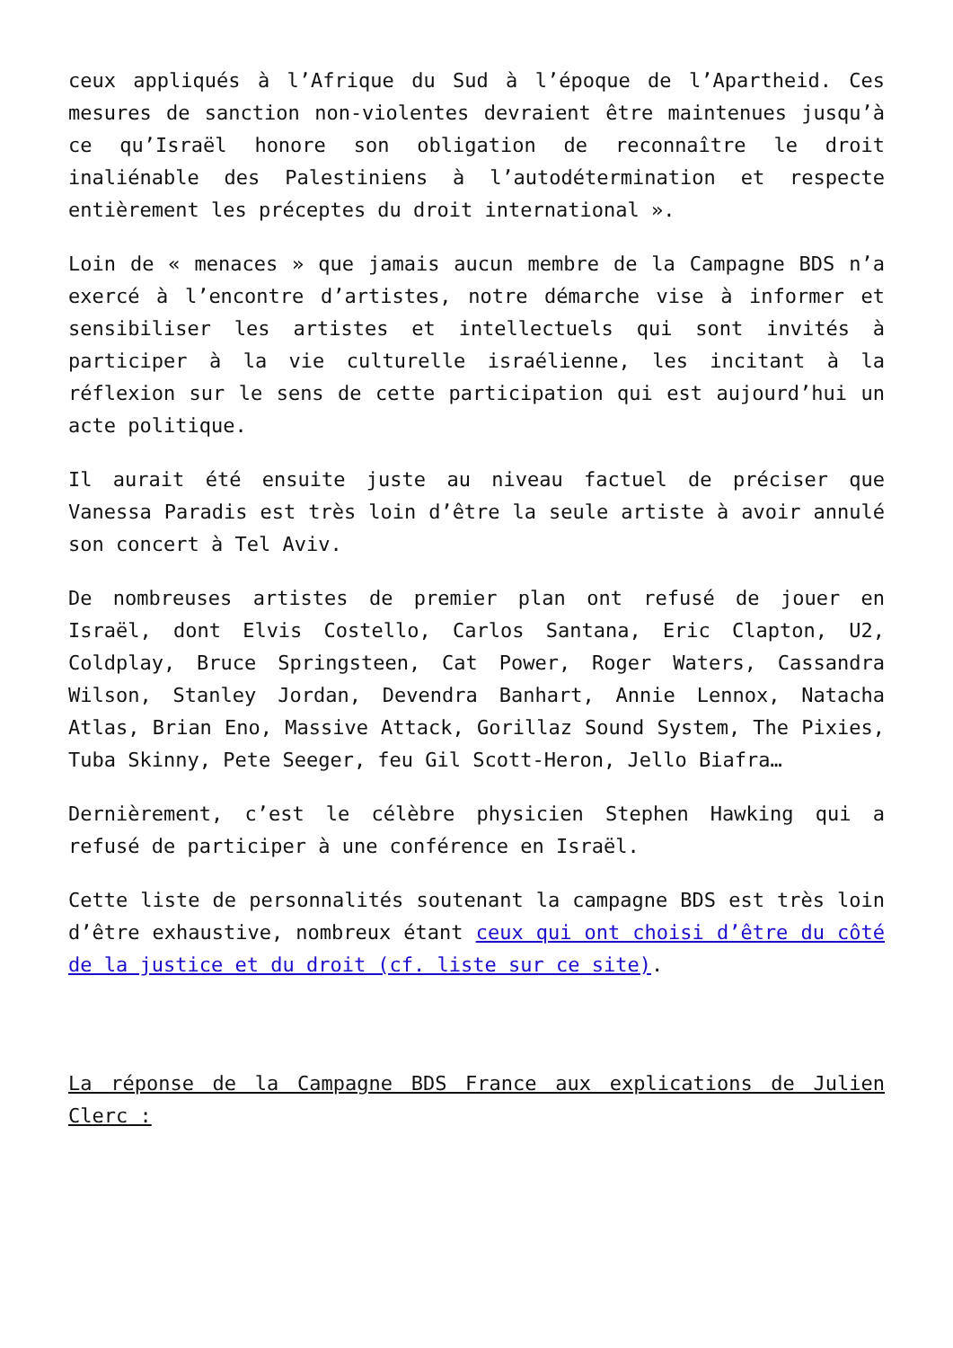ceux appliqués à l’Afrique du Sud à l’époque de l’Apartheid. Ces mesures de sanction non-violentes devraient être maintenues jusqu’à ce qu’Israël honore son obligation de reconnaître le droit inaliénable des Palestiniens à l’autodétermination et respecte entièrement les préceptes du droit international ».
Loin de « menaces » que jamais aucun membre de la Campagne BDS n’a exercé à l’encontre d’artistes, notre démarche vise à informer et sensibiliser les artistes et intellectuels qui sont invités à participer à la vie culturelle israélienne, les incitant à la réflexion sur le sens de cette participation qui est aujourd’hui un acte politique.
Il aurait été ensuite juste au niveau factuel de préciser que Vanessa Paradis est très loin d’être la seule artiste à avoir annulé son concert à Tel Aviv.
De nombreuses artistes de premier plan ont refusé de jouer en Israël, dont Elvis Costello, Carlos Santana, Eric Clapton, U2, Coldplay, Bruce Springsteen, Cat Power, Roger Waters, Cassandra Wilson, Stanley Jordan, Devendra Banhart, Annie Lennox, Natacha Atlas, Brian Eno, Massive Attack, Gorillaz Sound System, The Pixies, Tuba Skinny, Pete Seeger, feu Gil Scott-Heron, Jello Biafra…
Dernièrement, c’est le célèbre physicien Stephen Hawking qui a refusé de participer à une conférence en Israël.
Cette liste de personnalités soutenant la campagne BDS est très loin d’être exhaustive, nombreux étant ceux qui ont choisi d’être du côté de la justice et du droit (cf. liste sur ce site).
La réponse de la Campagne BDS France aux explications de Julien Clerc :